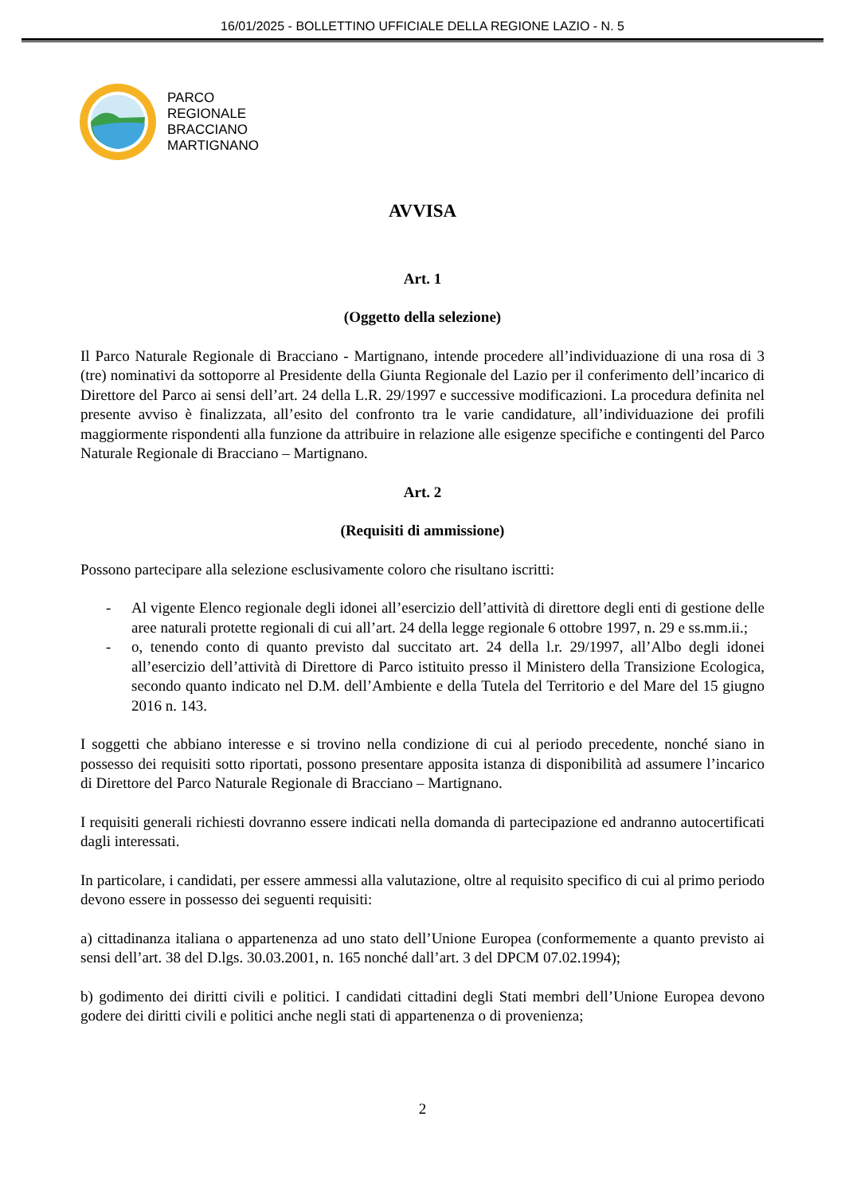16/01/2025 - BOLLETTINO UFFICIALE DELLA REGIONE LAZIO - N. 5
PARCO
REGIONALE
BRACCIANO
MARTIGNANO
AVVISA
Art. 1
(Oggetto della selezione)
Il Parco Naturale Regionale di Bracciano - Martignano, intende procedere all’individuazione di una rosa di 3 (tre) nominativi da sottoporre al Presidente della Giunta Regionale del Lazio per il conferimento dell’incarico di Direttore del Parco ai sensi dell’art. 24 della L.R. 29/1997 e successive modificazioni. La procedura definita nel presente avviso è finalizzata, all’esito del confronto tra le varie candidature, all’individuazione dei profili maggiormente rispondenti alla funzione da attribuire in relazione alle esigenze specifiche e contingenti del Parco Naturale Regionale di Bracciano – Martignano.
Art. 2
(Requisiti di ammissione)
Possono partecipare alla selezione esclusivamente coloro che risultano iscritti:
- Al vigente Elenco regionale degli idonei all’esercizio dell’attività di direttore degli enti di gestione delle aree naturali protette regionali di cui all’art. 24 della legge regionale 6 ottobre 1997, n. 29 e ss.mm.ii.;
- o, tenendo conto di quanto previsto dal succitato art. 24 della l.r. 29/1997, all’Albo degli idonei all’esercizio dell’attività di Direttore di Parco istituito presso il Ministero della Transizione Ecologica, secondo quanto indicato nel D.M. dell’Ambiente e della Tutela del Territorio e del Mare del 15 giugno 2016 n. 143.
I soggetti che abbiano interesse e si trovino nella condizione di cui al periodo precedente, nonché siano in possesso dei requisiti sotto riportati, possono presentare apposita istanza di disponibilità ad assumere l’incarico di Direttore del Parco Naturale Regionale di Bracciano – Martignano.
I requisiti generali richiesti dovranno essere indicati nella domanda di partecipazione ed andranno autocertificati dagli interessati.
In particolare, i candidati, per essere ammessi alla valutazione, oltre al requisito specifico di cui al primo periodo devono essere in possesso dei seguenti requisiti:
a) cittadinanza italiana o appartenenza ad uno stato dell’Unione Europea (conformemente a quanto previsto ai sensi dell’art. 38 del D.lgs. 30.03.2001, n. 165 nonché dall’art. 3 del DPCM 07.02.1994);
b) godimento dei diritti civili e politici. I candidati cittadini degli Stati membri dell’Unione Europea devono godere dei diritti civili e politici anche negli stati di appartenenza o di provenienza;
2